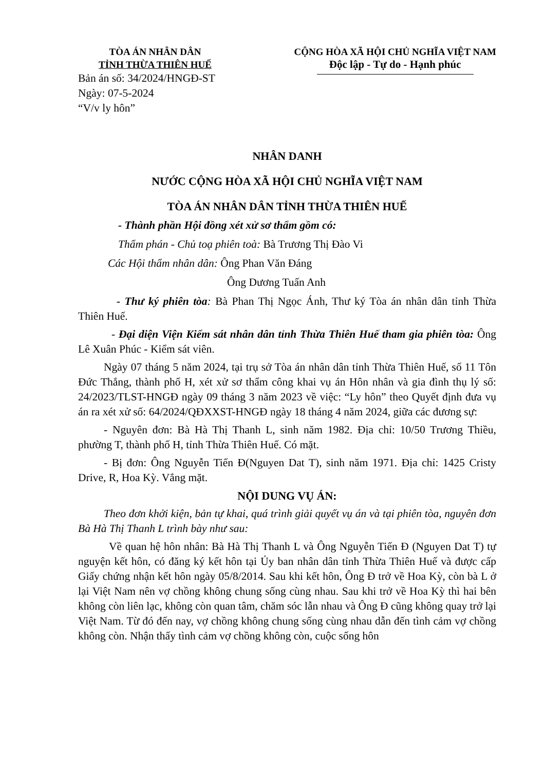TÒA ÁN NHÂN DÂN
TỈNH THỪA THIÊN HUẾ
Bản án số: 34/2024/HNGĐ-ST
Ngày: 07-5-2024
“V/v ly hôn”
CỘNG HÒA XÃ HỘI CHỦ NGHĨA VIỆT NAM
Độc lập - Tự do - Hạnh phúc
NHÂN DANH
NƯỚC CỘNG HÒA XÃ HỘI CHỦ NGHĨA VIỆT NAM
TÒA ÁN NHÂN DÂN TỈNH THỪA THIÊN HUẾ
- Thành phần Hội đồng xét xử sơ thẩm gồm có:
Thẩm phán - Chủ toạ phiên toà: Bà Trương Thị Đào Vi
Các Hội thẩm nhân dân: Ông Phan Văn Đáng
Ông Dương Tuấn Anh
- Thư ký phiên tòa: Bà Phan Thị Ngọc Ánh, Thư ký Tòa án nhân dân tỉnh Thừa Thiên Huế.
- Đại diện Viện Kiểm sát nhân dân tỉnh Thừa Thiên Huế tham gia phiên tòa: Ông Lê Xuân Phúc - Kiểm sát viên.
Ngày 07 tháng 5 năm 2024, tại trụ sở Tòa án nhân dân tỉnh Thừa Thiên Huế, số 11 Tôn Đức Thắng, thành phố H, xét xử sơ thẩm công khai vụ án Hôn nhân và gia đình thụ lý số: 24/2023/TLST-HNGĐ ngày 09 tháng 3 năm 2023 về việc: “Ly hôn” theo Quyết định đưa vụ án ra xét xử số: 64/2024/QĐXXST-HNGĐ ngày 18 tháng 4 năm 2024, giữa các đương sự:
- Nguyên đơn: Bà Hà Thị Thanh L, sinh năm 1982. Địa chỉ: 10/50 Trương Thiều, phường T, thành phố H, tỉnh Thừa Thiên Huế. Có mặt.
- Bị đơn: Ông Nguyễn Tiến Đ(Nguyen Dat T), sinh năm 1971. Địa chỉ: 1425 Cristy Drive, R, Hoa Kỳ. Vắng mặt.
NỘI DUNG VỤ ÁN:
Theo đơn khởi kiện, bản tự khai, quá trình giải quyết vụ án và tại phiên tòa, nguyên đơn Bà Hà Thị Thanh L trình bày như sau:
Về quan hệ hôn nhân: Bà Hà Thị Thanh L và Ông Nguyễn Tiến Đ (Nguyen Dat T) tự nguyện kết hôn, có đăng ký kết hôn tại Ủy ban nhân dân tỉnh Thừa Thiên Huế và được cấp Giấy chứng nhận kết hôn ngày 05/8/2014. Sau khi kết hôn, Ông Đ trở về Hoa Kỳ, còn bà L ở lại Việt Nam nên vợ chồng không chung sống cùng nhau. Sau khi trở về Hoa Kỳ thì hai bên không còn liên lạc, không còn quan tâm, chăm sóc lẫn nhau và Ông Đ cũng không quay trở lại Việt Nam. Từ đó đến nay, vợ chồng không chung sống cùng nhau dẫn đến tình cảm vợ chồng không còn. Nhận thấy tình cảm vợ chồng không còn, cuộc sống hôn